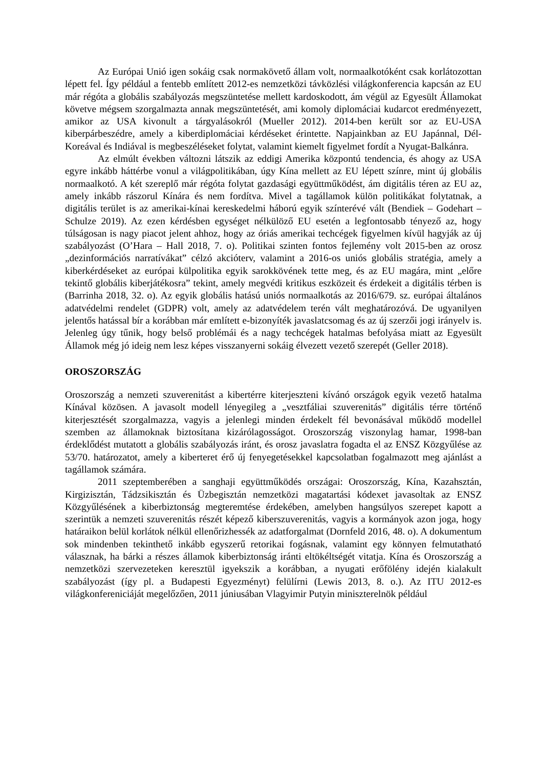Az Európai Unió igen sokáig csak normakövető állam volt, normaalkotóként csak korlátozottan lépett fel. Így például a fentebb említett 2012-es nemzetközi távközlési világkonferencia kapcsán az EU már régóta a globális szabályozás megszüntetése mellett kardoskodott, ám végül az Egyesült Államokat követve mégsem szorgalmazta annak megszüntetését, ami komoly diplomáciai kudarcot eredményezett, amikor az USA kivonult a tárgyalásokról (Mueller 2012). 2014-ben került sor az EU-USA kiberpárbeszédre, amely a kiberdiplomáciai kérdéseket érintette. Napjainkban az EU Japánnal, Dél-Koreával és Indiával is megbeszéléseket folytat, valamint kiemelt figyelmet fordít a Nyugat-Balkánra.
Az elmúlt években változni látszik az eddigi Amerika központú tendencia, és ahogy az USA egyre inkább háttérbe vonul a világpolitikában, úgy Kína mellett az EU lépett színre, mint új globális normaalkotó. A két szereplő már régóta folytat gazdasági együttműködést, ám digitális téren az EU az, amely inkább rászorul Kínára és nem fordítva. Mivel a tagállamok külön politikákat folytatnak, a digitális terület is az amerikai-kínai kereskedelmi háború egyik színterévé vált (Bendiek – Godehart – Schulze 2019). Az ezen kérdésben egységet nélkülöző EU esetén a legfontosabb tényező az, hogy túlságosan is nagy piacot jelent ahhoz, hogy az óriás amerikai techcégek figyelmen kívül hagyják az új szabályozást (O’Hara – Hall 2018, 7. o). Politikai szinten fontos fejlemény volt 2015-ben az orosz „dezinformációs narratívákat” célzó akcióterv, valamint a 2016-os uniós globális stratégia, amely a kiberkérdéseket az európai külpolitika egyik sarokkövének tette meg, és az EU magára, mint „előre tekintő globális kiberjátékosra” tekint, amely megvédi kritikus eszközeit és érdekeit a digitális térben is (Barrinha 2018, 32. o). Az egyik globális hatású uniós normaalkotás az 2016/679. sz. európai általános adatvédelmi rendelet (GDPR) volt, amely az adatvédelem terén vált meghatározóvá. De ugyanilyen jelentős hatással bír a korábban már említett e-bizonyíték javaslatcsomag és az új szerzői jogi irányelv is. Jelenleg úgy tűnik, hogy belső problémái és a nagy techcégek hatalmas befolyása miatt az Egyesült Államok még jó ideig nem lesz képes visszanyerni sokáig élvezett vezető szerepét (Geller 2018).
OROSZORSZÁG
Oroszország a nemzeti szuverenitást a kibertérre kiterjeszteni kívánó országok egyik vezető hatalma Kínával közösen. A javasolt modell lényegileg a „vesztfáliai szuverenitás” digitális térre történő kiterjesztését szorgalmazza, vagyis a jelenlegi minden érdekelt fél bevonásával működő modellel szemben az államoknak biztosítana kizárólagosságot. Oroszország viszonylag hamar, 1998-ban érdeklődést mutatott a globális szabályozás iránt, és orosz javaslatra fogadta el az ENSZ Közgyűlése az 53/70. határozatot, amely a kiberteret érő új fenyegetésekkel kapcsolatban fogalmazott meg ajánlást a tagállamok számára.
2011 szeptemberében a sanghaji együttműködés országai: Oroszország, Kína, Kazahsztán, Kirgizisztán, Tádzsikisztán és Üzbegisztán nemzetközi magatartási kódexet javasoltak az ENSZ Közgyűlésének a kiberbiztonság megteremtése érdekében, amelyben hangsúlyos szerepet kapott a szerintük a nemzeti szuverenitás részét képező kiberszuverenitás, vagyis a kormányok azon joga, hogy határaikon belül korlátok nélkül ellenőrizhessék az adatforgalmat (Dornfeld 2016, 48. o). A dokumentum sok mindenben tekinthető inkább egyszerű retorikai fogásnak, valamint egy könnyen felmutatható válasznak, ha bárki a részes államok kiberbiztonság iránti eltökéltségét vitatja. Kína és Oroszország a nemzetközi szervezeteken keresztül igyekszik a korábban, a nyugati erőfölény idején kialakult szabályozást (így pl. a Budapesti Egyezményt) felülírni (Lewis 2013, 8. o.). Az ITU 2012-es világkonfereniciáját megelőzően, 2011 júniusában Vlagyimir Putyin miniszterelnök például